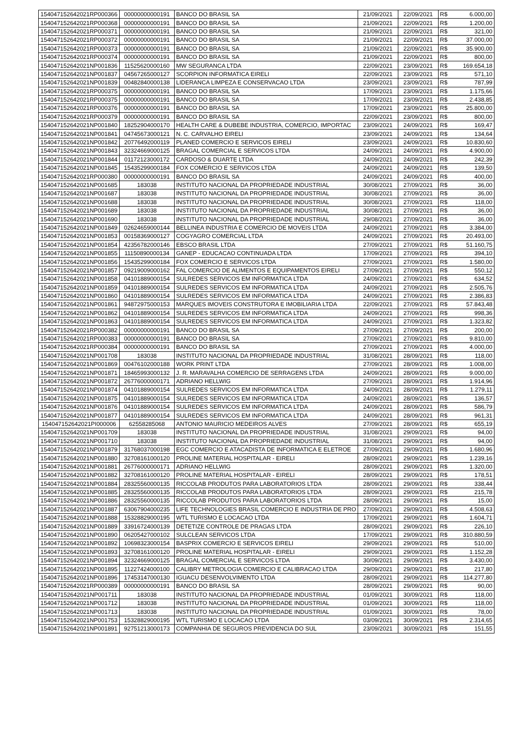| 154047152642021RP000366 | 00000000000191 | BANCO DO BRASIL SA | 21/09/2021 | 22/09/2021 | R$ | 6.000,00 |
| 154047152642021RP000368 | 00000000000191 | BANCO DO BRASIL SA | 21/09/2021 | 22/09/2021 | R$ | 1.200,00 |
| 154047152642021RP000371 | 00000000000191 | BANCO DO BRASIL SA | 21/09/2021 | 22/09/2021 | R$ | 321,00 |
| 154047152642021RP000372 | 00000000000191 | BANCO DO BRASIL SA | 21/09/2021 | 22/09/2021 | R$ | 37.000,00 |
| 154047152642021RP000373 | 00000000000191 | BANCO DO BRASIL SA | 21/09/2021 | 22/09/2021 | R$ | 35.900,00 |
| 154047152642021RP000374 | 00000000000191 | BANCO DO BRASIL SA | 21/09/2021 | 22/09/2021 | R$ | 800,00 |
| 154047152642021NP001836 | 11525620000160 | MW SEGURANCA LTDA | 22/09/2021 | 23/09/2021 | R$ | 169.654,18 |
| 154047152642021NP001837 | 04567265000127 | SCORPION INFORMATICA EIRELI | 22/09/2021 | 23/09/2021 | R$ | 571,10 |
| 154047152642021NP001839 | 00482840000138 | LIDERANCA LIMPEZA E CONSERVACAO LTDA | 23/09/2021 | 23/09/2021 | R$ | 787,99 |
| 154047152642021RP000375 | 00000000000191 | BANCO DO BRASIL SA | 17/09/2021 | 23/09/2021 | R$ | 1.175,66 |
| 154047152642021RP000375 | 00000000000191 | BANCO DO BRASIL SA | 17/09/2021 | 23/09/2021 | R$ | 2.438,85 |
| 154047152642021RP000376 | 00000000000191 | BANCO DO BRASIL SA | 17/09/2021 | 23/09/2021 | R$ | 25.800,00 |
| 154047152642021RP000379 | 00000000000191 | BANCO DO BRASIL SA | 22/09/2021 | 23/09/2021 | R$ | 800,00 |
| 154047152642021NP001840 | 18252904000170 | HEALTH CARE & DUBEBE INDUSTRIA, COMERCIO, IMPORTAC | 23/09/2021 | 24/09/2021 | R$ | 169,47 |
| 154047152642021NP001841 | 04745673000121 | N. C. CARVALHO EIRELI | 23/09/2021 | 24/09/2021 | R$ | 134,64 |
| 154047152642021NP001842 | 20776492000119 | PLANED COMERCIO E SERVICOS EIRELI | 23/09/2021 | 24/09/2021 | R$ | 10.830,60 |
| 154047152642021NP001843 | 32324669000125 | BRAGAL COMERCIAL E SERVICOS LTDA | 24/09/2021 | 24/09/2021 | R$ | 4.900,00 |
| 154047152642021NP001844 | 01172123000172 | CARDOSO & DUARTE LTDA | 24/09/2021 | 24/09/2021 | R$ | 242,39 |
| 154047152642021NP001845 | 15435299000184 | FOX COMERCIO E SERVICOS LTDA | 24/09/2021 | 24/09/2021 | R$ | 139,50 |
| 154047152642021RP000380 | 00000000000191 | BANCO DO BRASIL SA | 24/09/2021 | 24/09/2021 | R$ | 400,00 |
| 154047152642021NP001685 | 183038 | INSTITUTO NACIONAL DA PROPRIEDADE INDUSTRIAL | 30/08/2021 | 27/09/2021 | R$ | 36,00 |
| 154047152642021NP001687 | 183038 | INSTITUTO NACIONAL DA PROPRIEDADE INDUSTRIAL | 30/08/2021 | 27/09/2021 | R$ | 36,00 |
| 154047152642021NP001688 | 183038 | INSTITUTO NACIONAL DA PROPRIEDADE INDUSTRIAL | 30/08/2021 | 27/09/2021 | R$ | 118,00 |
| 154047152642021NP001689 | 183038 | INSTITUTO NACIONAL DA PROPRIEDADE INDUSTRIAL | 30/08/2021 | 27/09/2021 | R$ | 36,00 |
| 154047152642021NP001690 | 183038 | INSTITUTO NACIONAL DA PROPRIEDADE INDUSTRIAL | 29/08/2021 | 27/09/2021 | R$ | 36,00 |
| 154047152642021NP001849 | 02624659000144 | BELLINEA INDUSTRIA E COMERCIO DE MOVEIS LTDA | 24/09/2021 | 27/09/2021 | R$ | 3.384,00 |
| 154047152642021NP001853 | 00158369000127 | COGYAGRO COMERCIAL LTDA | 24/09/2021 | 27/09/2021 | R$ | 20.493,00 |
| 154047152642021NP001854 | 42356782000146 | EBSCO BRASIL LTDA | 27/09/2021 | 27/09/2021 | R$ | 51.160,75 |
| 154047152642021NP001855 | 11150890000134 | GANEP - EDUCACAO CONTINUADA LTDA | 17/09/2021 | 27/09/2021 | R$ | 394,10 |
| 154047152642021NP001856 | 15435299000184 | FOX COMERCIO E SERVICOS LTDA | 27/09/2021 | 27/09/2021 | R$ | 1.580,00 |
| 154047152642021NP001857 | 09219009000162 | FAL COMERCIO DE ALIMENTOS E EQUIPAMENTOS EIRELI | 27/09/2021 | 27/09/2021 | R$ | 550,12 |
| 154047152642021NP001858 | 04101889000154 | SULREDES SERVICOS EM INFORMATICA LTDA | 24/09/2021 | 27/09/2021 | R$ | 634,52 |
| 154047152642021NP001859 | 04101889000154 | SULREDES SERVICOS EM INFORMATICA LTDA | 24/09/2021 | 27/09/2021 | R$ | 2.505,76 |
| 154047152642021NP001860 | 04101889000154 | SULREDES SERVICOS EM INFORMATICA LTDA | 24/09/2021 | 27/09/2021 | R$ | 2.386,83 |
| 154047152642021NP001861 | 94872975000153 | MARQUES IMOVEIS CONSTRUTORA E IMOBILIARIA LTDA | 22/09/2021 | 27/09/2021 | R$ | 57.843,48 |
| 154047152642021NP001862 | 04101889000154 | SULREDES SERVICOS EM INFORMATICA LTDA | 24/09/2021 | 27/09/2021 | R$ | 998,36 |
| 154047152642021NP001863 | 04101889000154 | SULREDES SERVICOS EM INFORMATICA LTDA | 24/09/2021 | 27/09/2021 | R$ | 1.323,82 |
| 154047152642021RP000382 | 00000000000191 | BANCO DO BRASIL SA | 27/09/2021 | 27/09/2021 | R$ | 200,00 |
| 154047152642021RP000383 | 00000000000191 | BANCO DO BRASIL SA | 27/09/2021 | 27/09/2021 | R$ | 9.810,00 |
| 154047152642021RP000384 | 00000000000191 | BANCO DO BRASIL SA | 27/09/2021 | 27/09/2021 | R$ | 4.000,00 |
| 154047152642021NP001708 | 183038 | INSTITUTO NACIONAL DA PROPRIEDADE INDUSTRIAL | 31/08/2021 | 28/09/2021 | R$ | 118,00 |
| 154047152642021NP001869 | 00476102000188 | WORK PRINT LTDA | 27/09/2021 | 28/09/2021 | R$ | 1.008,00 |
| 154047152642021NP001871 | 18465993000132 | J. R. MARAVALHA COMERCIO DE SERRAGENS LTDA | 24/09/2021 | 28/09/2021 | R$ | 9.000,00 |
| 154047152642021NP001872 | 26776000000171 | ADRIANO HELLWIG | 27/09/2021 | 28/09/2021 | R$ | 1.914,96 |
| 154047152642021NP001874 | 04101889000154 | SULREDES SERVICOS EM INFORMATICA LTDA | 24/09/2021 | 28/09/2021 | R$ | 1.279,11 |
| 154047152642021NP001875 | 04101889000154 | SULREDES SERVICOS EM INFORMATICA LTDA | 24/09/2021 | 28/09/2021 | R$ | 136,57 |
| 154047152642021NP001876 | 04101889000154 | SULREDES SERVICOS EM INFORMATICA LTDA | 24/09/2021 | 28/09/2021 | R$ | 586,79 |
| 154047152642021NP001877 | 04101889000154 | SULREDES SERVICOS EM INFORMATICA LTDA | 24/09/2021 | 28/09/2021 | R$ | 961,31 |
| 154047152642021PI000006 | 62558285068 | ANTONIO MAURICIO MEDEIROS ALVES | 27/09/2021 | 28/09/2021 | R$ | 655,19 |
| 154047152642021NP001709 | 183038 | INSTITUTO NACIONAL DA PROPRIEDADE INDUSTRIAL | 31/08/2021 | 29/09/2021 | R$ | 94,00 |
| 154047152642021NP001710 | 183038 | INSTITUTO NACIONAL DA PROPRIEDADE INDUSTRIAL | 31/08/2021 | 29/09/2021 | R$ | 94,00 |
| 154047152642021NP001879 | 31768037000198 | EGC COMERCIO E ATACADISTA DE INFORMATICA E ELETROE | 27/09/2021 | 29/09/2021 | R$ | 1.680,96 |
| 154047152642021NP001880 | 32708161000120 | PROLINE MATERIAL HOSPITALAR - EIRELI | 28/09/2021 | 29/09/2021 | R$ | 1.239,16 |
| 154047152642021NP001881 | 26776000000171 | ADRIANO HELLWIG | 28/09/2021 | 29/09/2021 | R$ | 1.320,00 |
| 154047152642021NP001882 | 32708161000120 | PROLINE MATERIAL HOSPITALAR - EIRELI | 28/09/2021 | 29/09/2021 | R$ | 178,51 |
| 154047152642021NP001884 | 28325560000135 | RICCOLAB PRODUTOS PARA LABORATORIOS LTDA | 28/09/2021 | 29/09/2021 | R$ | 338,44 |
| 154047152642021NP001885 | 28325560000135 | RICCOLAB PRODUTOS PARA LABORATORIOS LTDA | 28/09/2021 | 29/09/2021 | R$ | 215,78 |
| 154047152642021NP001886 | 28325560000135 | RICCOLAB PRODUTOS PARA LABORATORIOS LTDA | 28/09/2021 | 29/09/2021 | R$ | 15,00 |
| 154047152642021NP001887 | 63067904000235 | LIFE TECHNOLOGIES BRASIL COMERCIO E INDUSTRIA DE PRO | 27/09/2021 | 29/09/2021 | R$ | 4.508,63 |
| 154047152642021NP001888 | 15328829000195 | WTL TURISMO E LOCACAO LTDA | 17/09/2021 | 29/09/2021 | R$ | 1.604,71 |
| 154047152642021NP001889 | 33916724000139 | DETETIZE CONTROLE DE PRAGAS LTDA | 28/09/2021 | 29/09/2021 | R$ | 226,10 |
| 154047152642021NP001890 | 06205427000102 | SULCLEAN SERVICOS LTDA | 17/09/2021 | 29/09/2021 | R$ | 310.880,59 |
| 154047152642021NP001892 | 10698323000154 | BASPRIX COMERCIO E SERVICOS EIRELI | 29/09/2021 | 29/09/2021 | R$ | 510,00 |
| 154047152642021NP001893 | 32708161000120 | PROLINE MATERIAL HOSPITALAR - EIRELI | 29/09/2021 | 29/09/2021 | R$ | 1.152,28 |
| 154047152642021NP001894 | 32324669000125 | BRAGAL COMERCIAL E SERVICOS LTDA | 30/09/2021 | 29/09/2021 | R$ | 3.430,00 |
| 154047152642021NP001895 | 11227424000100 | CALIBRY METROLOGIA COMERCIO E CALIBRACAO LTDA | 29/09/2021 | 29/09/2021 | R$ | 217,80 |
| 154047152642021NP001896 | 17453147000130 | IGUACU DESENVOLVIMENTO LTDA | 28/09/2021 | 29/09/2021 | R$ | 114.277,80 |
| 154047152642021RP000389 | 00000000000191 | BANCO DO BRASIL SA | 28/09/2021 | 29/09/2021 | R$ | 90,00 |
| 154047152642021NP001711 | 183038 | INSTITUTO NACIONAL DA PROPRIEDADE INDUSTRIAL | 01/09/2021 | 30/09/2021 | R$ | 118,00 |
| 154047152642021NP001712 | 183038 | INSTITUTO NACIONAL DA PROPRIEDADE INDUSTRIAL | 01/09/2021 | 30/09/2021 | R$ | 118,00 |
| 154047152642021NP001713 | 183038 | INSTITUTO NACIONAL DA PROPRIEDADE INDUSTRIAL | 01/09/2021 | 30/09/2021 | R$ | 78,00 |
| 154047152642021NP001753 | 15328829000195 | WTL TURISMO E LOCACAO LTDA | 03/09/2021 | 30/09/2021 | R$ | 2.314,65 |
| 154047152642021NP001891 | 92751213000173 | COMPANHIA DE SEGUROS PREVIDENCIA DO SUL | 23/09/2021 | 30/09/2021 | R$ | 151,55 |